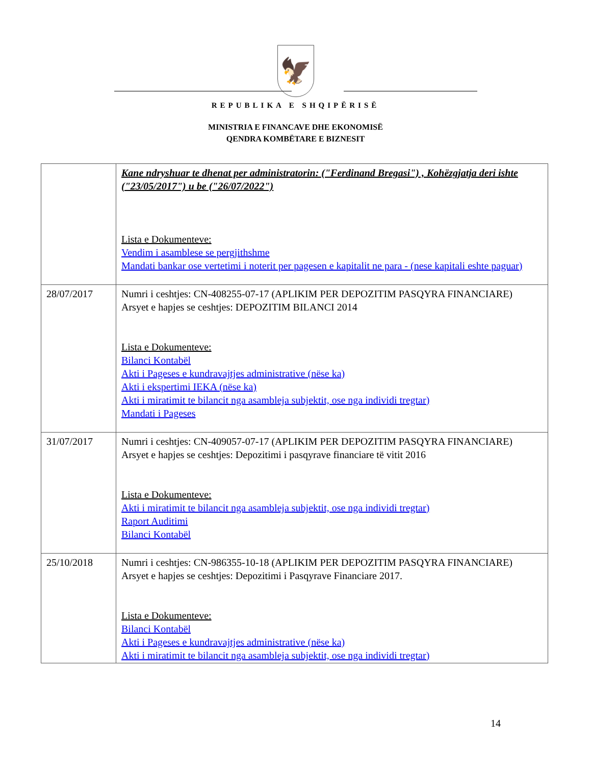🦅
REPUBLIKA E SHQIPËRISË
MINISTRIA E FINANCAVE DHE EKONOMISË
QENDRA KOMBËTARE E BIZNESIT
| | Kane ndryshuar te dhenat per administratorin: ("Ferdinand Bregasi") , Kohëzgjatja deri ishte ("23/05/2017") u be ("26/07/2022") Lista e Dokumenteve: Vendim i asamblese se pergjithshme Mandati bankar ose vertetimi i noterit per pagesen e kapitalit ne para - (nese kapitali eshte paguar) |
| 28/07/2017 | Numri i ceshtjes: CN-408255-07-17 (APLIKIM PER DEPOZITIM PASQYRA FINANCIARE) Arsyet e hapjes se ceshtjes: DEPOZITIM BILANCI 2014 Lista e Dokumenteve: Bilanci Kontabël Akti i Pageses e kundravajtjes administrative (nëse ka) Akti i ekspertimi IEKA (nëse ka) Akti i miratimit te bilancit nga asambleja subjektit, ose nga individi tregtar) Mandati i Pageses |
| 31/07/2017 | Numri i ceshtjes: CN-409057-07-17 (APLIKIM PER DEPOZITIM PASQYRA FINANCIARE) Arsyet e hapjes se ceshtjes: Depozitimi i pasqyrave financiare të vitit 2016 Lista e Dokumenteve: Akti i miratimit te bilancit nga asambleja subjektit, ose nga individi tregtar) Raport Auditimi Bilanci Kontabël |
| 25/10/2018 | Numri i ceshtjes: CN-986355-10-18 (APLIKIM PER DEPOZITIM PASQYRA FINANCIARE) Arsyet e hapjes se ceshtjes: Depozitimi i Pasqyrave Financiare 2017. Lista e Dokumenteve: Bilanci Kontabël Akti i Pageses e kundravajtjes administrative (nëse ka) Akti i miratimit te bilancit nga asambleja subjektit, ose nga individi tregtar) |
14